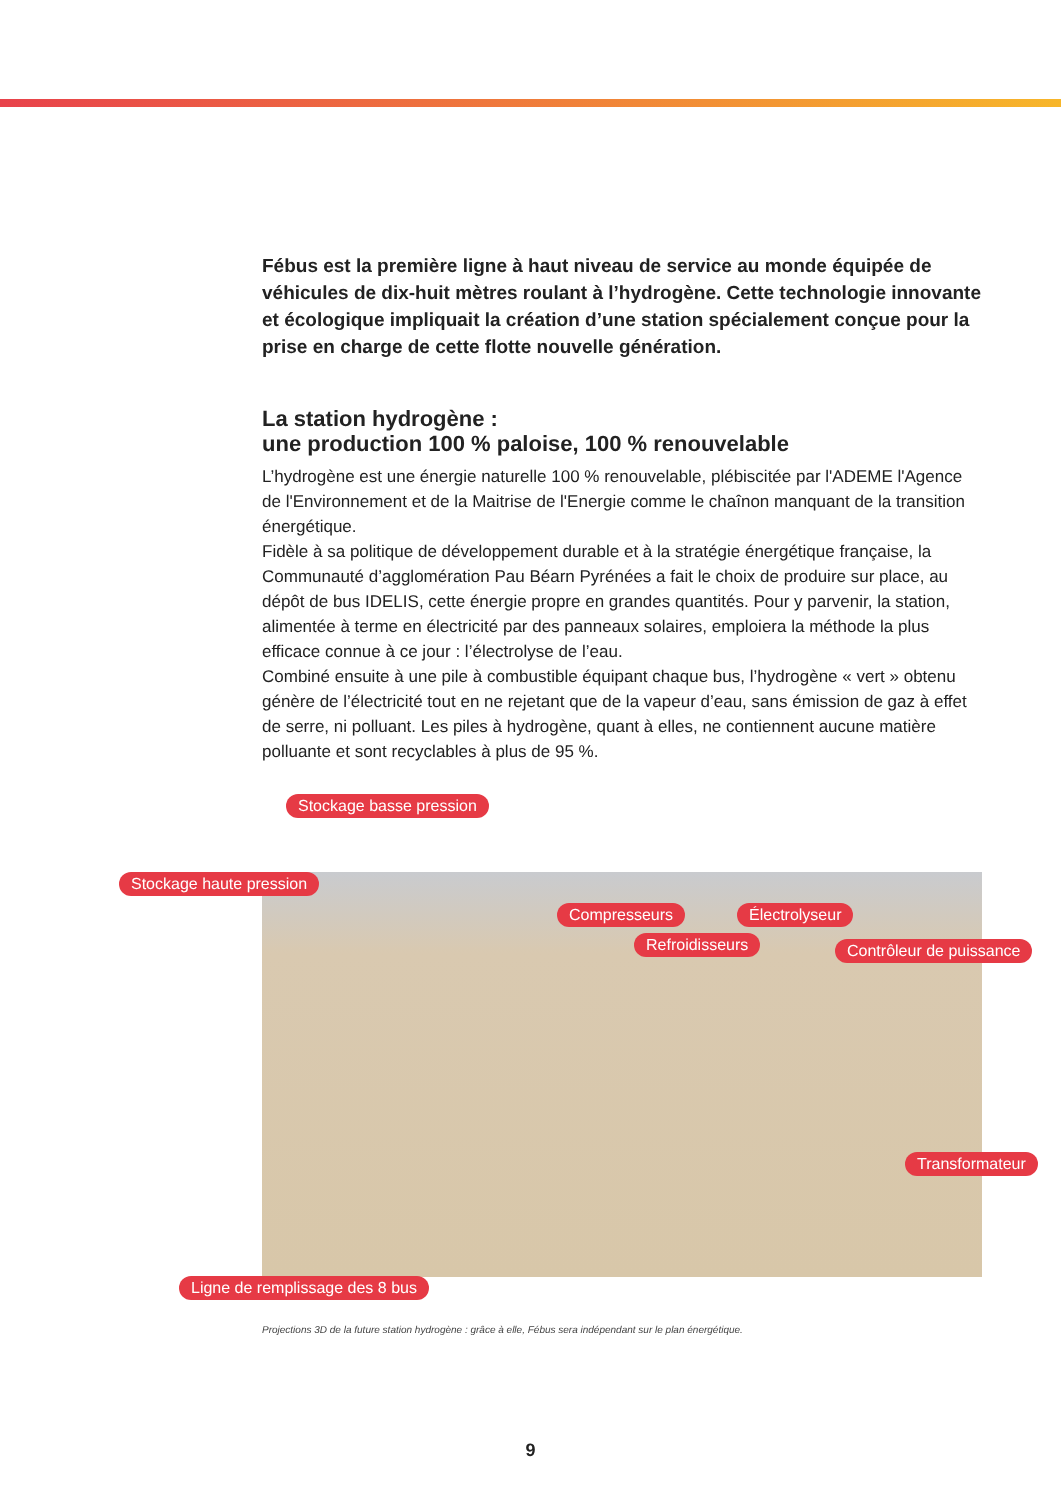Fébus est la première ligne à haut niveau de service au monde équipée de véhicules de dix-huit mètres roulant à l’hydrogène. Cette technologie innovante et écologique impliquait la création d’une station spécialement conçue pour la prise en charge de cette flotte nouvelle génération.
La station hydrogène :
une production 100 % paloise, 100 % renouvelable
L’hydrogène est une énergie naturelle 100 % renouvelable, plébiscitée par l'ADEME l'Agence de l'Environnement et de la Maitrise de l'Energie comme le chaînon manquant de la transition énergétique.
Fidèle à sa politique de développement durable et à la stratégie énergétique française, la Communauté d’agglomération Pau Béarn Pyrénées a fait le choix de produire sur place, au dépôt de bus IDELIS, cette énergie propre en grandes quantités. Pour y parvenir, la station, alimentée à terme en électricité par des panneaux solaires, emploiera la méthode la plus efficace connue à ce jour : l’électrolyse de l’eau.
Combiné ensuite à une pile à combustible équipant chaque bus, l’hydrogène « vert » obtenu génère de l’électricité tout en ne rejetant que de la vapeur d’eau, sans émission de gaz à effet de serre, ni polluant. Les piles à hydrogène, quant à elles, ne contiennent aucune matière polluante et sont recyclables à plus de 95 %.
Stockage basse pression
Stockage haute pression
Compresseurs Électrolyseur
Refroidisseurs Contrôleur de puissance
Transformateur
Ligne de remplissage des 8 bus
Projections 3D de la future station hydrogène : grâce à elle, Fébus sera indépendant sur le plan énergétique.
9